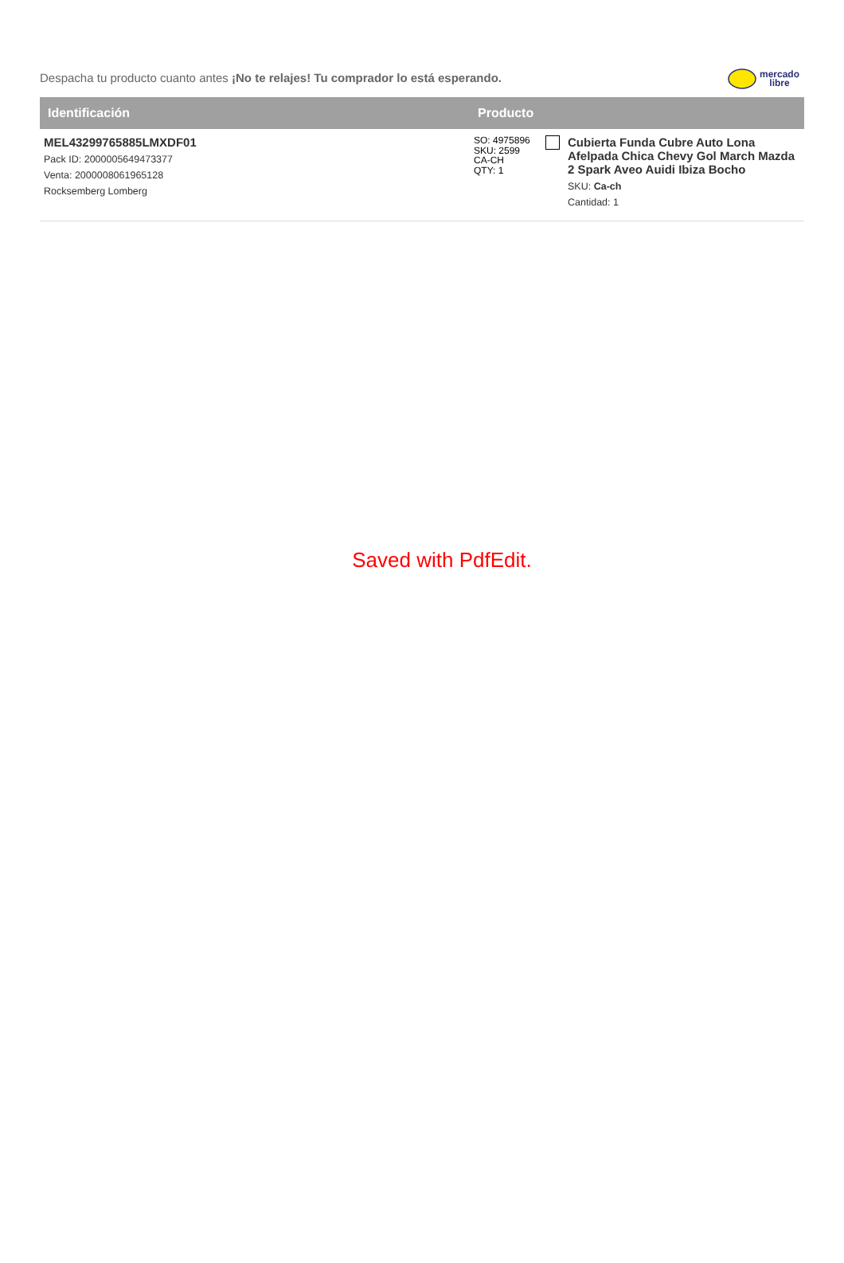Despacha tu producto cuanto antes ¡No te relajes! Tu comprador lo está esperando.
mercado
libre
| Identificación | Producto | | |
| --- | --- | --- | --- |
| MEL43299765885LMXDF01 Pack ID: 2000005649473377 Venta: 2000008061965128 Rocksemberg Lomberg | SO: 4975896 SKU: 2599 CA-CH QTY: 1 | | Cubierta Funda Cubre Auto Lona Afelpada Chica Chevy Gol March Mazda 2 Spark Aveo Auidi Ibiza Bocho SKU: Ca-ch Cantidad: 1 |
Saved with PdfEdit.